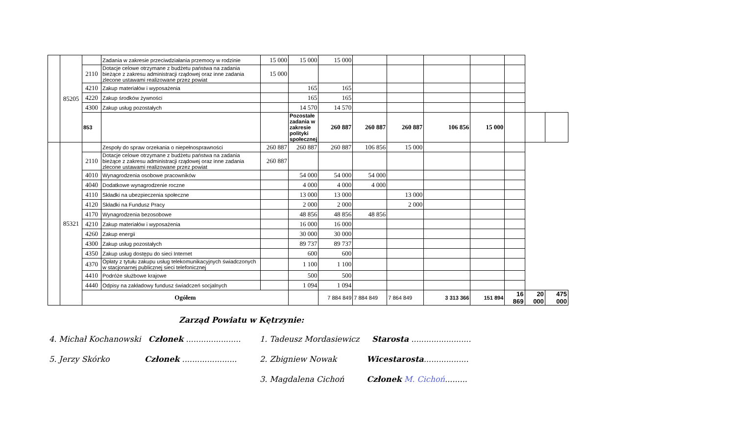| | 85205 | | Zadania w zakresie przeciwdziałania przemocy w rodzinie | 15 000 | 15 000 | 15 000 | | | | | | | |
| | | 2110 | Dotacje celowe otrzymane z budżetu państwa na zadania bieżące z zakresu administracji rządowej oraz inne zadania zlecone ustawami realizowane przez powiat | 15 000 | | | | | | | | | |
| | | 4210 | Zakup materiałów i wyposażenia | | 165 | 165 | | | | | | | |
| | | 4220 | Zakup środków żywności | | 165 | 165 | | | | | | | |
| | | 4300 | Zakup usług pozostałych | | 14 570 | 14 570 | | | | | | | |
| | | 853 | | | Pozostałe zadania w zakresie polityki społecznej | 260 887 | 260 887 | 260 887 | 106 856 | 15 000 | | | |
| | 85321 | | Zespoły do spraw orzekania o niepełnosprawności | 260 887 | 260 887 | 260 887 | 106 856 | 15 000 | | | | | |
| | | 2110 | Dotacje celowe otrzymane z budżetu państwa na zadania bieżące z zakresu administracji rządowej oraz inne zadania zlecone ustawami realizowane przez powiat | 260 887 | | | | | | | | | |
| | | 4010 | Wynagrodzenia osobowe pracowników | | 54 000 | 54 000 | 54 000 | | | | | | |
| | | 4040 | Dodatkowe wynagrodzenie roczne | | 4 000 | 4 000 | 4 000 | | | | | | |
| | | 4110 | Składki na ubezpieczenia społeczne | | 13 000 | 13 000 | | 13 000 | | | | | |
| | | 4120 | Składki na Fundusz Pracy | | 2 000 | 2 000 | | 2 000 | | | | | |
| | | 4170 | Wynagrodzenia bezosobowe | | 48 856 | 48 856 | 48 856 | | | | | | |
| | | 4210 | Zakup materiałów i wyposażenia | | 16 000 | 16 000 | | | | | | | |
| | | 4260 | Zakup energii | | 30 000 | 30 000 | | | | | | | |
| | | 4300 | Zakup usług pozostałych | | 89 737 | 89 737 | | | | | | | |
| | | 4350 | Zakup usług dostępu do sieci Internet | | 600 | 600 | | | | | | | |
| | | 4370 | Opłaty z tytułu zakupu usług telekomunikacyjnych świadczonych w stacjonarnej publicznej sieci telefonicznej | | 1 100 | 1 100 | | | | | | | |
| | | 4410 | Podróże służbowe krajowe | | 500 | 500 | | | | | | | |
| | | 4440 | Odpisy na zakładowy fundusz świadczeń socjalnych | | 1 094 | 1 094 | | | | | | | |
| | | Ogółem | | | | 7 884 849 | 7 884 849 | 7 864 849 | 3 313 366 | 151 894 | 16 869 | 20 000 | 475 000 |
Zarząd Powiatu w Kętrzynie:
4. Michał Kochanowski Członek ......................
5. Jerzy Skórko Członek ......................
1. Tadeusz Mordasiewicz Starosta ........................
2. Zbigniew Nowak Wicestarosta..................
3. Magdalena Cichoń Członek M. Cichoń.........